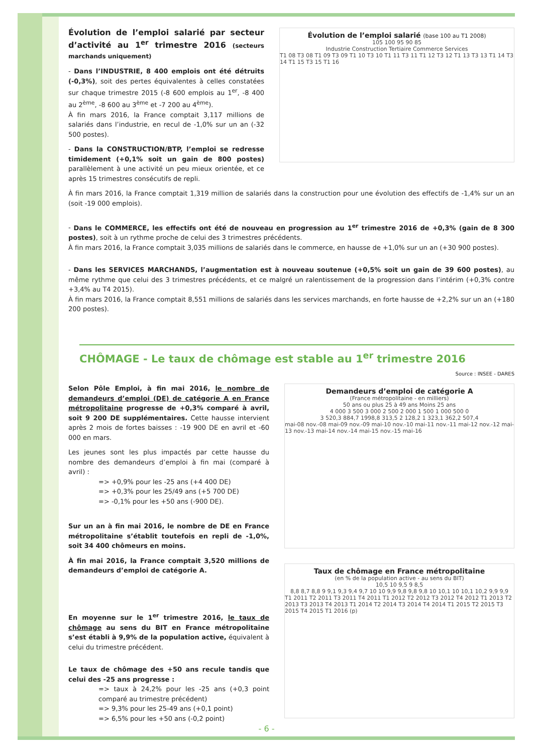Évolution de l’emploi salarié par secteur d’activité au 1<sup>er</sup> trimestre 2016 (secteurs marchands uniquement)
- Dans l’INDUSTRIE, 8 400 emplois ont été détruits (-0,3%), soit des pertes équivalentes à celles constatées sur chaque trimestre 2015 (-8 600 emplois au 1<sup>er</sup>, -8 400 au 2<sup>ème</sup>, -8 600 au 3<sup>ème</sup> et -7 200 au 4<sup>ème</sup>).
À fin mars 2016, la France comptait 3,117 millions de salariés dans l’industrie, en recul de -1,0% sur un an (-32 500 postes).
- Dans la CONSTRUCTION/BTP, l’emploi se redresse timidement (+0,1% soit un gain de 800 postes) parallèlement à une activité un peu mieux orientée, et ce après 15 trimestres consécutifs de repli.
Évolution de l’emploi salarié (base 100 au T1 2008)
105 100 95 90 85
Industrie Construction Tertiaire Commerce Services
T1 08 T3 08 T1 09 T3 09 T1 10 T3 10 T1 11 T3 11 T1 12 T3 12 T1 13 T3 13 T1 14 T3 14 T1 15 T3 15 T1 16
À fin mars 2016, la France comptait 1,319 million de salariés dans la construction pour une évolution des effectifs de -1,4% sur un an (soit -19 000 emplois).
- Dans le COMMERCE, les effectifs ont été de nouveau en progression au 1<sup>er</sup> trimestre 2016 de +0,3% (gain de 8 300 postes), soit à un rythme proche de celui des 3 trimestres précédents.
À fin mars 2016, la France comptait 3,035 millions de salariés dans le commerce, en hausse de +1,0% sur un an (+30 900 postes).
- Dans les SERVICES MARCHANDS, l’augmentation est à nouveau soutenue (+0,5% soit un gain de 39 600 postes), au même rythme que celui des 3 trimestres précédents, et ce malgré un ralentissement de la progression dans l’intérim (+0,3% contre +3,4% au T4 2015).
À fin mars 2016, la France comptait 8,551 millions de salariés dans les services marchands, en forte hausse de +2,2% sur un an (+180 200 postes).
CHÔMAGE - Le taux de chômage est stable au 1<sup>er</sup> trimestre 2016
Source : INSEE - DARES
Selon Pôle Emploi, à fin mai 2016, le nombre de demandeurs d’emploi (DE) de catégorie A en France métropolitaine progresse de +0,3% comparé à avril, soit 9 200 DE supplémentaires. Cette hausse intervient après 2 mois de fortes baisses : -19 900 DE en avril et -60 000 en mars.
Les jeunes sont les plus impactés par cette hausse du nombre des demandeurs d’emploi à fin mai (comparé à avril) :
=> +0,9% pour les -25 ans (+4 400 DE)
=> +0,3% pour les 25/49 ans (+5 700 DE)
=> -0,1% pour les +50 ans (-900 DE).
Sur un an à fin mai 2016, le nombre de DE en France métropolitaine s’établit toutefois en repli de -1,0%, soit 34 400 chômeurs en moins.
À fin mai 2016, la France comptait 3,520 millions de demandeurs d’emploi de catégorie A.
En moyenne sur le 1<sup>er</sup> trimestre 2016, le taux de chômage au sens du BIT en France métropolitaine s’est établi à 9,9% de la population active, équivalent à celui du trimestre précédent.
Le taux de chômage des +50 ans recule tandis que celui des -25 ans progresse :
=> taux à 24,2% pour les -25 ans (+0,3 point comparé au trimestre précédent)
=> 9,3% pour les 25-49 ans (+0,1 point)
=> 6,5% pour les +50 ans (-0,2 point)
Demandeurs d’emploi de catégorie A
(France métropolitaine - en milliers)
50 ans ou plus 25 à 49 ans Moins 25 ans
4 000 3 500 3 000 2 500 2 000 1 500 1 000 500 0
3 520,3 884,7 1998,8 313,5 2 128,2 1 323,1 362,2 507,4
mai-08 nov.-08 mai-09 nov.-09 mai-10 nov.-10 mai-11 nov.-11 mai-12 nov.-12 mai-13 nov.-13 mai-14 nov.-14 mai-15 nov.-15 mai-16
Taux de chômage en France métropolitaine
(en % de la population active - au sens du BIT)
10,5 10 9,5 9 8,5
8,8 8,7 8,8 9 9,1 9,3 9,4 9,7 10 10 9,9 9,8 9,8 9,8 10 10,1 10 10,1 10,2 9,9 9,9
T1 2011 T2 2011 T3 2011 T4 2011 T1 2012 T2 2012 T3 2012 T4 2012 T1 2013 T2 2013 T3 2013 T4 2013 T1 2014 T2 2014 T3 2014 T4 2014 T1 2015 T2 2015 T3 2015 T4 2015 T1 2016 (p)
- 6 -